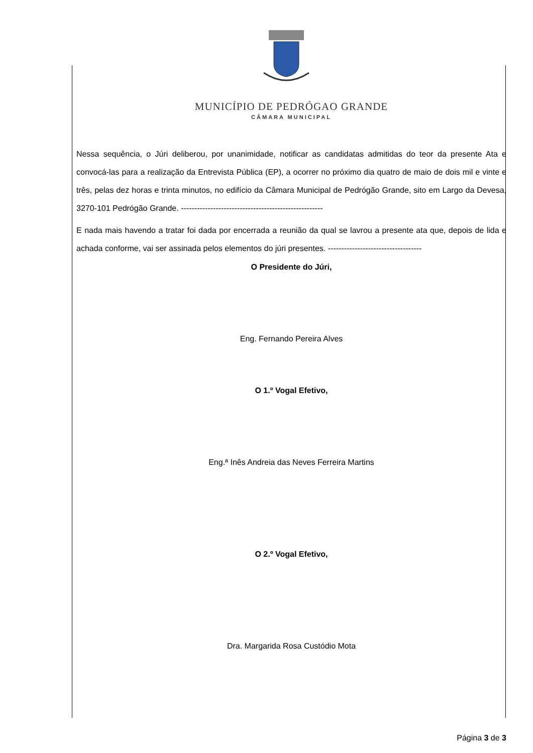MUNICÍPIO DE PEDRÓGAO GRANDE
CÂMARA MUNICIPAL
Nessa sequência, o Júri deliberou, por unanimidade, notificar as candidatas admitidas do teor da presente Ata e convocá-las para a realização da Entrevista Pública (EP), a ocorrer no próximo dia quatro de maio de dois mil e vinte e três, pelas dez horas e trinta minutos, no edifício da Câmara Municipal de Pedrógão Grande, sito em Largo da Devesa, 3270-101 Pedrógão Grande. -----------------------------------------------------
E nada mais havendo a tratar foi dada por encerrada a reunião da qual se lavrou a presente ata que, depois de lida e achada conforme, vai ser assinada pelos elementos do júri presentes. -----------------------------------
O Presidente do Júri,
Eng. Fernando Pereira Alves
O 1.º Vogal Efetivo,
Eng.ª Inês Andreia das Neves Ferreira Martins
O 2.º Vogal Efetivo,
Dra. Margarida Rosa Custódio Mota
Página 3 de 3